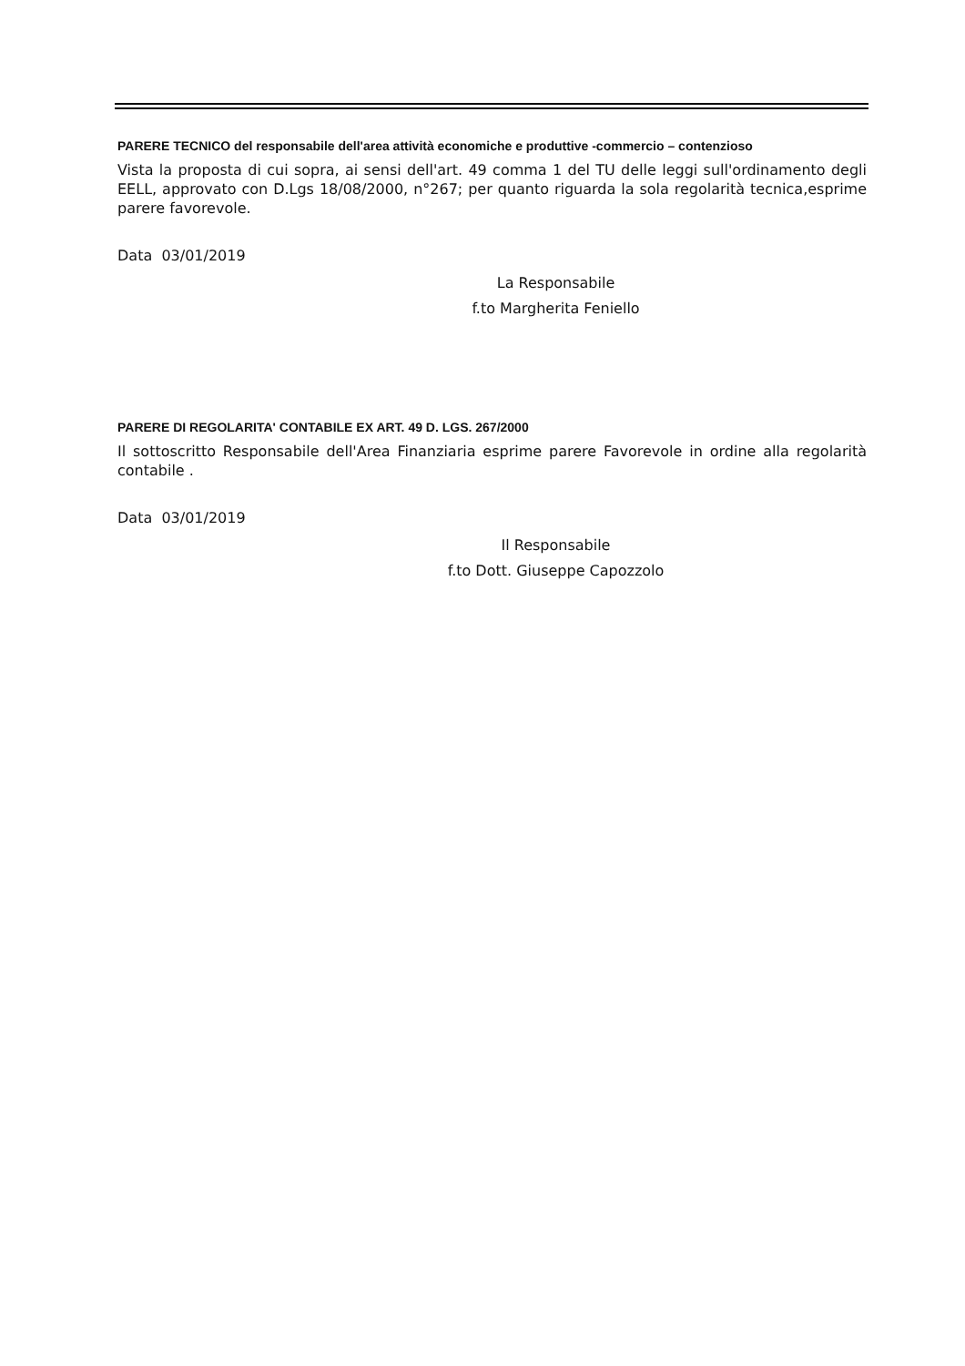PARERE TECNICO del responsabile dell'area attività economiche e produttive -commercio – contenzioso
Vista la proposta di cui sopra, ai sensi dell'art. 49 comma 1 del TU delle leggi sull'ordinamento degli EELL, approvato con D.Lgs 18/08/2000, n°267; per quanto riguarda la sola regolarità tecnica,esprime parere favorevole.
Data 03/01/2019
La Responsabile
f.to Margherita Feniello
PARERE DI REGOLARITA' CONTABILE EX ART. 49 D. LGS. 267/2000
Il sottoscritto Responsabile dell'Area Finanziaria esprime parere Favorevole in ordine alla regolarità contabile .
Data 03/01/2019
Il Responsabile
f.to Dott. Giuseppe Capozzolo